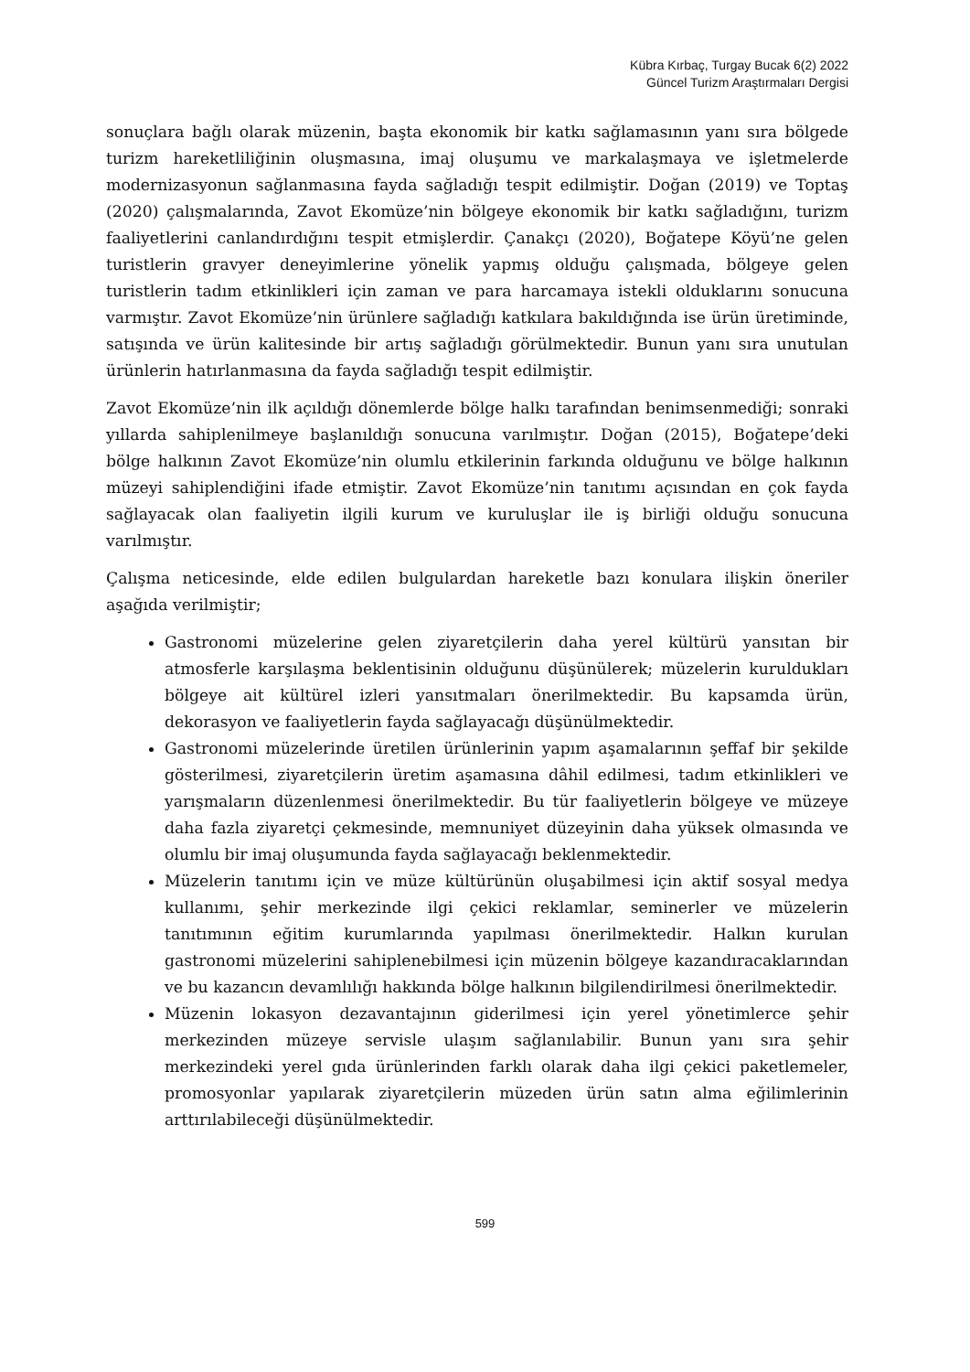Kübra Kırbaç, Turgay Bucak 6(2) 2022
Güncel Turizm Araştırmaları Dergisi
sonuçlara bağlı olarak müzenin, başta ekonomik bir katkı sağlamasının yanı sıra bölgede turizm hareketliliğinin oluşmasına, imaj oluşumu ve markalaşmaya ve işletmelerde modernizasyonun sağlanmasına fayda sağladığı tespit edilmiştir. Doğan (2019) ve Toptaş (2020) çalışmalarında, Zavot Ekomüze’nin bölgeye ekonomik bir katkı sağladığını, turizm faaliyetlerini canlandırdığını tespit etmişlerdir. Çanakçı (2020), Boğatepe Köyü’ne gelen turistlerin gravyer deneyimlerine yönelik yapmış olduğu çalışmada, bölgeye gelen turistlerin tadım etkinlikleri için zaman ve para harcamaya istekli olduklarını sonucuna varmıştır. Zavot Ekomüze’nin ürünlere sağladığı katkılara bakıldığında ise ürün üretiminde, satışında ve ürün kalitesinde bir artış sağladığı görülmektedir. Bunun yanı sıra unutulan ürünlerin hatırlanmasına da fayda sağladığı tespit edilmiştir.
Zavot Ekomüze’nin ilk açıldığı dönemlerde bölge halkı tarafından benimsenmediği; sonraki yıllarda sahiplenilmeye başlanıldığı sonucuna varılmıştır. Doğan (2015), Boğatepe’deki bölge halkının Zavot Ekomüze’nin olumlu etkilerinin farkında olduğunu ve bölge halkının müzeyi sahiplendiğini ifade etmiştir. Zavot Ekomüze’nin tanıtımı açısından en çok fayda sağlayacak olan faaliyetin ilgili kurum ve kuruluşlar ile iş birliği olduğu sonucuna varılmıştır.
Çalışma neticesinde, elde edilen bulgulardan hareketle bazı konulara ilişkin öneriler aşağıda verilmiştir;
Gastronomi müzelerine gelen ziyaretçilerin daha yerel kültürü yansıtan bir atmosferle karşılaşma beklentisinin olduğunu düşünülerek; müzelerin kuruldukları bölgeye ait kültürel izleri yansıtmaları önerilmektedir. Bu kapsamda ürün, dekorasyon ve faaliyetlerin fayda sağlayacağı düşünülmektedir.
Gastronomi müzelerinde üretilen ürünlerinin yapım aşamalarının şeffaf bir şekilde gösterilmesi, ziyaretçilerin üretim aşamasına dâhil edilmesi, tadım etkinlikleri ve yarışmaların düzenlenmesi önerilmektedir. Bu tür faaliyetlerin bölgeye ve müzeye daha fazla ziyaretçi çekmesinde, memnuniyet düzeyinin daha yüksek olmasında ve olumlu bir imaj oluşumunda fayda sağlayacağı beklenmektedir.
Müzelerin tanıtımı için ve müze kültürünün oluşabilmesi için aktif sosyal medya kullanımı, şehir merkezinde ilgi çekici reklamlar, seminerler ve müzelerin tanıtımının eğitim kurumlarında yapılması önerilmektedir. Halkın kurulan gastronomi müzelerini sahiplenebilmesi için müzenin bölgeye kazandıracaklarından ve bu kazancın devamlılığı hakkında bölge halkının bilgilendirilmesi önerilmektedir.
Müzenin lokasyon dezavantajının giderilmesi için yerel yönetimlerce şehir merkezinden müzeye servisle ulaşım sağlanılabilir. Bunun yanı sıra şehir merkezindeki yerel gıda ürünlerinden farklı olarak daha ilgi çekici paketlemeler, promosyonlar yapılarak ziyaretçilerin müzeden ürün satın alma eğilimlerinin arttırılabileceği düşünülmektedir.
599